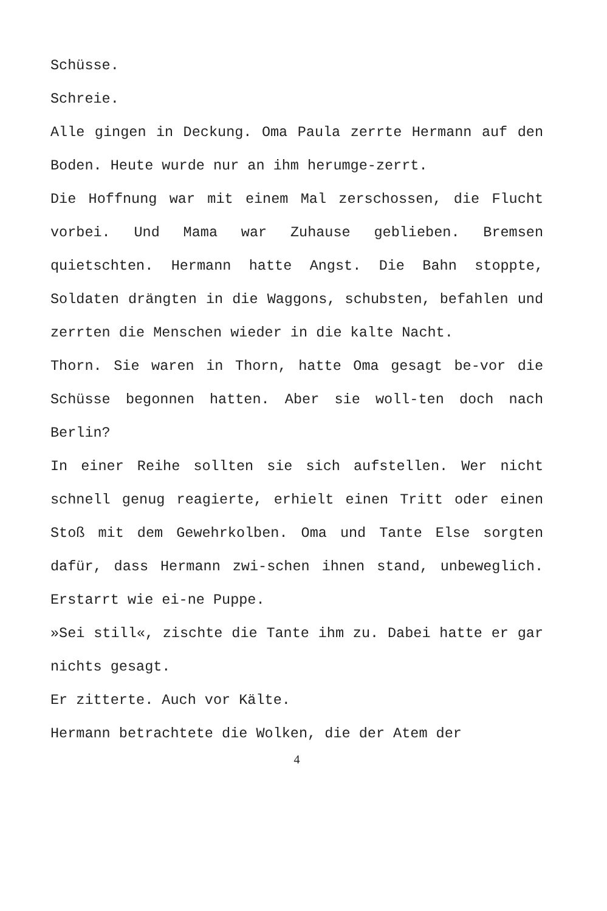Schüsse.
Schreie.
Alle gingen in Deckung. Oma Paula zerrte Hermann auf den Boden. Heute wurde nur an ihm herumge-zerrt.
Die Hoffnung war mit einem Mal zerschossen, die Flucht vorbei. Und Mama war Zuhause geblieben. Bremsen quietschten. Hermann hatte Angst. Die Bahn stoppte, Soldaten drängten in die Waggons, schubsten, befahlen und zerrten die Menschen wieder in die kalte Nacht.
Thorn. Sie waren in Thorn, hatte Oma gesagt be-vor die Schüsse begonnen hatten. Aber sie woll-ten doch nach Berlin?
In einer Reihe sollten sie sich aufstellen. Wer nicht schnell genug reagierte, erhielt einen Tritt oder einen Stoß mit dem Gewehrkolben. Oma und Tante Else sorgten dafür, dass Hermann zwi-schen ihnen stand, unbeweglich. Erstarrt wie ei-ne Puppe.
»Sei still«, zischte die Tante ihm zu. Dabei hatte er gar nichts gesagt.
Er zitterte. Auch vor Kälte.
Hermann betrachtete die Wolken, die der Atem der
4